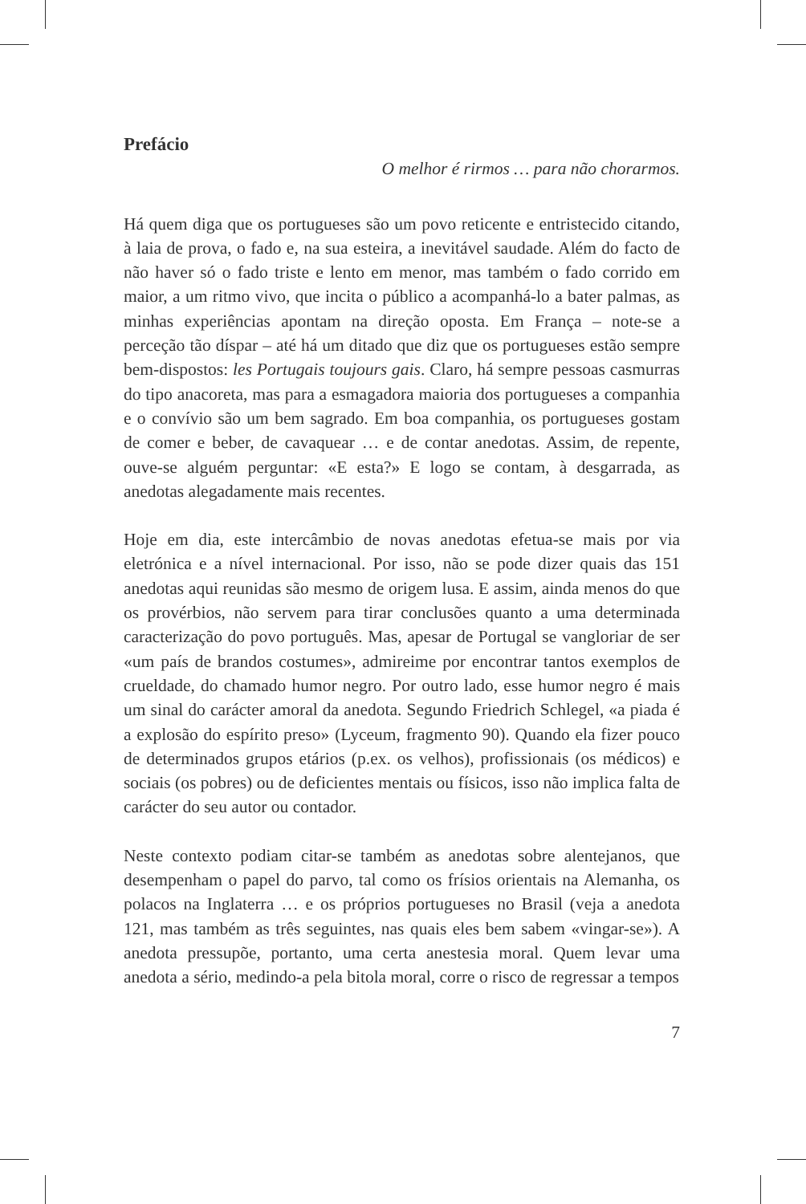Prefácio
O melhor é rirmos … para não chorarmos.
Há quem diga que os portugueses são um povo reticente e entristecido citando, à laia de prova, o fado e, na sua esteira, a inevitável saudade. Além do facto de não haver só o fado triste e lento em menor, mas também o fado corrido em maior, a um ritmo vivo, que incita o público a acompanhá-lo a bater palmas, as minhas experiências apontam na direção oposta. Em França – note-se a perceção tão díspar – até há um ditado que diz que os portugueses estão sempre bem-dispostos: les Portugais toujours gais. Claro, há sempre pessoas casmurras do tipo anacoreta, mas para a esmagadora maioria dos portugueses a companhia e o convívio são um bem sagrado. Em boa companhia, os portugueses gostam de comer e beber, de cavaquear … e de contar anedotas. Assim, de repente, ouve-se alguém perguntar: «E esta?» E logo se contam, à desgarrada, as anedotas alegadamente mais recentes.
Hoje em dia, este intercâmbio de novas anedotas efetua-se mais por via eletrónica e a nível internacional. Por isso, não se pode dizer quais das 151 anedotas aqui reunidas são mesmo de origem lusa. E assim, ainda menos do que os provérbios, não servem para tirar conclusões quanto a uma determinada caracterização do povo português. Mas, apesar de Portugal se vangloriar de ser «um país de brandos costumes», admireime por encontrar tantos exemplos de crueldade, do chamado humor negro. Por outro lado, esse humor negro é mais um sinal do carácter amoral da anedota. Segundo Friedrich Schlegel, «a piada é a explosão do espírito preso» (Lyceum, fragmento 90). Quando ela fizer pouco de determinados grupos etários (p.ex. os velhos), profissionais (os médicos) e sociais (os pobres) ou de deficientes mentais ou físicos, isso não implica falta de carácter do seu autor ou contador.
Neste contexto podiam citar-se também as anedotas sobre alentejanos, que desempenham o papel do parvo, tal como os frísios orientais na Alemanha, os polacos na Inglaterra … e os próprios portugueses no Brasil (veja a anedota 121, mas também as três seguintes, nas quais eles bem sabem «vingar-se»). A anedota pressupõe, portanto, uma certa anestesia moral. Quem levar uma anedota a sério, medindo-a pela bitola moral, corre o risco de regressar a tempos
7